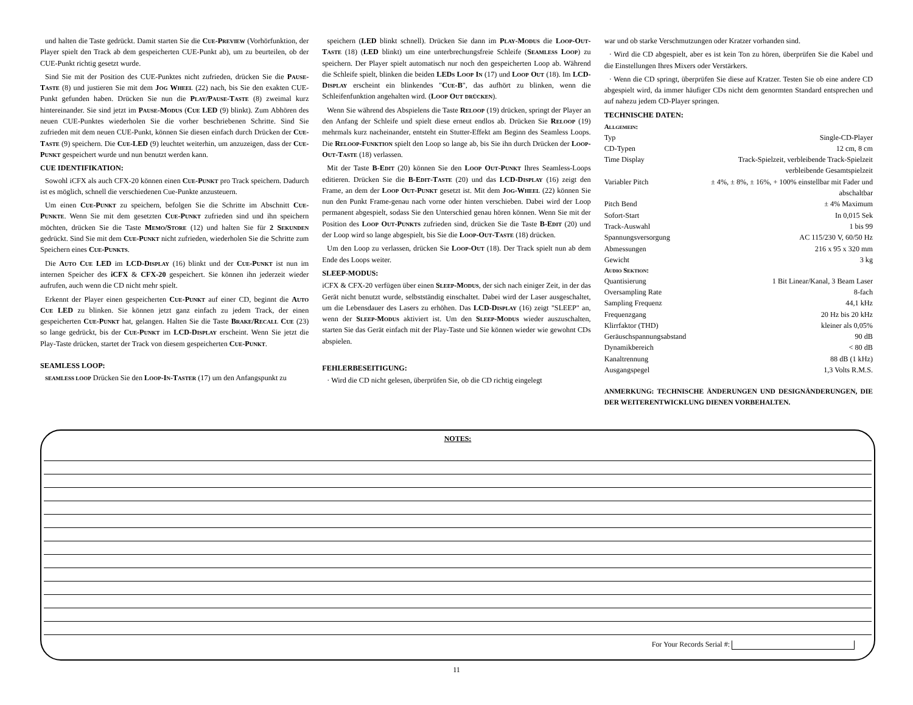und halten die Taste gedrückt. Damit starten Sie die Cue-Preview (Vorhörfunktion, der Player spielt den Track ab dem gespeicherten CUE-Punkt ab), um zu beurteilen, ob der CUE-Punkt richtig gesetzt wurde.
Sind Sie mit der Position des CUE-Punktes nicht zufrieden, drücken Sie die Pause-Taste (8) und justieren Sie mit dem Jog Wheel (22) nach, bis Sie den exakten CUE-Punkt gefunden haben. Drücken Sie nun die Play/Pause-Taste (8) zweimal kurz hintereinander. Sie sind jetzt im Pause-Modus (Cue LED (9) blinkt). Zum Abhören des neuen CUE-Punktes wiederholen Sie die vorher beschriebenen Schritte. Sind Sie zufrieden mit dem neuen CUE-Punkt, können Sie diesen einfach durch Drücken der Cue-Taste (9) speichern. Die Cue-LED (9) leuchtet weiterhin, um anzuzeigen, dass der Cue-Punkt gespeichert wurde und nun benutzt werden kann.
CUE IDENTIFIKATION:
Sowohl iCFX als auch CFX-20 können einen Cue-Punkt pro Track speichern. Dadurch ist es möglich, schnell die verschiedenen Cue-Punkte anzusteuern.
Um einen Cue-Punkt zu speichern, befolgen Sie die Schritte im Abschnitt Cue-Punkte. Wenn Sie mit dem gesetzten Cue-Punkt zufrieden sind und ihn speichern möchten, drücken Sie die Taste Memo/Store (12) und halten Sie für 2 Sekunden gedrückt. Sind Sie mit dem Cue-Punkt nicht zufrieden, wiederholen Sie die Schritte zum Speichern eines Cue-Punkts.
Die Auto Cue LED im LCD-Display (16) blinkt und der Cue-Punkt ist nun im internen Speicher des iCFX & CFX-20 gespeichert. Sie können ihn jederzeit wieder aufrufen, auch wenn die CD nicht mehr spielt.
Erkennt der Player einen gespeicherten Cue-Punkt auf einer CD, beginnt die Auto Cue LED zu blinken. Sie können jetzt ganz einfach zu jedem Track, der einen gespeicherten Cue-Punkt hat, gelangen. Halten Sie die Taste Brake/Recall Cue (23) so lange gedrückt, bis der Cue-Punkt im LCD-Display erscheint. Wenn Sie jetzt die Play-Taste drücken, startet der Track von diesem gespeicherten Cue-Punkt.
SEAMLESS LOOP:
SEAMLESS LOOP Drücken Sie den Loop-In-Taster (17) um den Anfangspunkt zu
speichern (LED blinkt schnell). Drücken Sie dann im Play-Modus die Loop-Out-Taste (18) (LED blinkt) um eine unterbrechungsfreie Schleife (Seamless Loop) zu speichern. Der Player spielt automatisch nur noch den gespeicherten Loop ab. Während die Schleife spielt, blinken die beiden LEDs Loop In (17) und Loop Out (18). Im LCD-Display erscheint ein blinkendes "Cue-B", das aufhört zu blinken, wenn die Schleifenfunktion angehalten wird. (Loop Out drücken).
Wenn Sie während des Abspielens die Taste Reloop (19) drücken, springt der Player an den Anfang der Schleife und spielt diese erneut endlos ab. Drücken Sie Reloop (19) mehrmals kurz nacheinander, entsteht ein Stutter-Effekt am Beginn des Seamless Loops. Die Reloop-Funktion spielt den Loop so lange ab, bis Sie ihn durch Drücken der Loop-Out-Taste (18) verlassen.
Mit der Taste B-Edit (20) können Sie den Loop Out-Punkt Ihres Seamless-Loops editieren. Drücken Sie die B-Edit-Taste (20) und das LCD-Display (16) zeigt den Frame, an dem der Loop Out-Punkt gesetzt ist. Mit dem Jog-Wheel (22) können Sie nun den Punkt Frame-genau nach vorne oder hinten verschieben. Dabei wird der Loop permanent abgespielt, sodass Sie den Unterschied genau hören können. Wenn Sie mit der Position des Loop Out-Punkts zufrieden sind, drücken Sie die Taste B-Edit (20) und der Loop wird so lange abgespielt, bis Sie die Loop-Out-Taste (18) drücken.
Um den Loop zu verlassen, drücken Sie Loop-Out (18). Der Track spielt nun ab dem Ende des Loops weiter.
SLEEP-MODUS:
iCFX & CFX-20 verfügen über einen Sleep-Modus, der sich nach einiger Zeit, in der das Gerät nicht benutzt wurde, selbstständig einschaltet. Dabei wird der Laser ausgeschaltet, um die Lebensdauer des Lasers zu erhöhen. Das LCD-Display (16) zeigt "SLEEP" an, wenn der Sleep-Modus aktiviert ist. Um den Sleep-Modus wieder auszuschalten, starten Sie das Gerät einfach mit der Play-Taste und Sie können wieder wie gewohnt CDs abspielen.
FEHLERBESEITIGUNG:
· Wird die CD nicht gelesen, überprüfen Sie, ob die CD richtig eingelegt
war und ob starke Verschmutzungen oder Kratzer vorhanden sind.
· Wird die CD abgespielt, aber es ist kein Ton zu hören, überprüfen Sie die Kabel und die Einstellungen Ihres Mixers oder Verstärkers.
· Wenn die CD springt, überprüfen Sie diese auf Kratzer. Testen Sie ob eine andere CD abgespielt wird, da immer häufiger CDs nicht dem genormten Standard entsprechen und auf nahezu jedem CD-Player springen.
TECHNISCHE DATEN:
Allgemein:
| Typ | Single-CD-Player |
| CD-Typen | 12 cm, 8 cm |
| Time Display | Track-Spielzeit, verbleibende Track-Spielzeit |
| | verbleibende Gesamtspielzeit |
| Variabler Pitch | ± 4%, ± 8%, ± 16%, + 100% einstellbar mit Fader und |
| | abschaltbar |
| Pitch Bend | ± 4% Maximum |
| Sofort-Start | In 0,015 Sek |
| Track-Auswahl | 1 bis 99 |
| Spannungsversorgung | AC 115/230 V, 60/50 Hz |
| Abmessungen | 216 x 95 x 320 mm |
| Gewicht | 3 kg |
| Audio Sektion: | |
| Quantisierung | 1 Bit Linear/Kanal, 3 Beam Laser |
| Oversampling Rate | 8-fach |
| Sampling Frequenz | 44,1 kHz |
| Frequenzgang | 20 Hz bis 20 kHz |
| Klirrfaktor (THD) | kleiner als 0,05% |
| Geräuschspannungsabstand | 90 dB |
| Dynamikbereich | < 80 dB |
| Kanaltrennung | 88 dB (1 kHz) |
| Ausgangspegel | 1,3 Volts R.M.S. |
ANMERKUNG: TECHNISCHE ÄNDERUNGEN UND DESIGNÄNDERUNGEN, DIE DER WEITERENTWICKLUNG DIENEN VORBEHALTEN.
NOTES:
For Your Records Serial #:
11